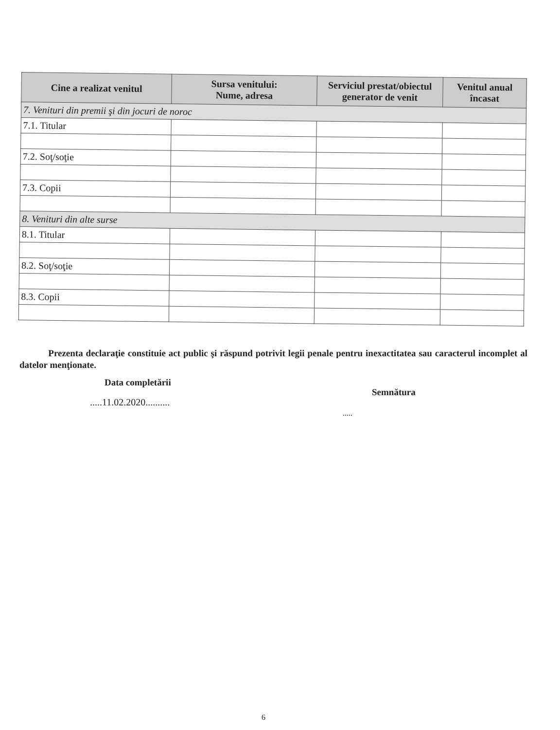| Cine a realizat venitul | Sursa venitului: Nume, adresa | Serviciul prestat/obiectul generator de venit | Venitul anual încasat |
| --- | --- | --- | --- |
| 7. Venituri din premii şi din jocuri de noroc | | | |
| 7.1. Titular | | | |
| 7.2. Soţ/soţie | | | |
| 7.3. Copii | | | |
| 8. Venituri din alte surse | | | |
| 8.1. Titular | | | |
| 8.2. Soţ/soţie | | | |
| 8.3. Copii | | | |
Prezenta declaraţie constituie act public şi răspund potrivit legii penale pentru inexactitatea sau caracterul incomplet al datelor menţionate.
Data completării
.....11.02.2020..........
Semnătura
.....
6